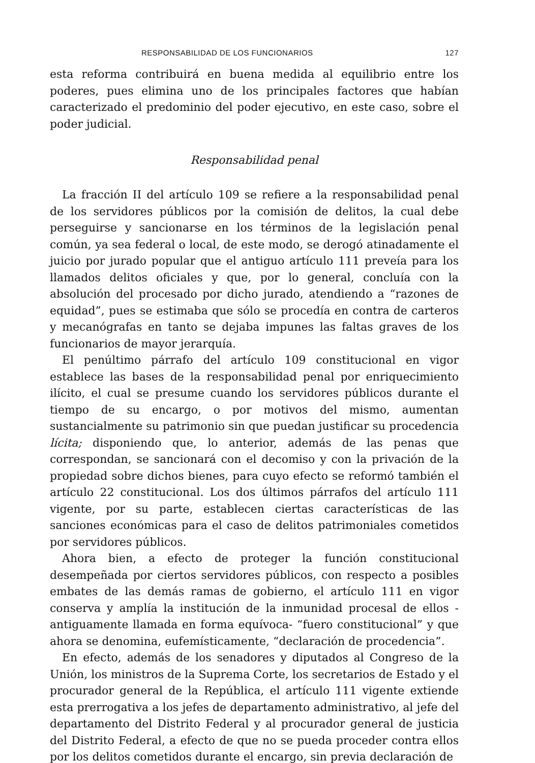RESPONSABILIDAD DE LOS FUNCIONARIOS 127
esta reforma contribuirá en buena medida al equilibrio entre los poderes, pues elimina uno de los principales factores que habían caracterizado el predominio del poder ejecutivo, en este caso, sobre el poder judicial.
Responsabilidad penal
La fracción II del artículo 109 se refiere a la responsabilidad penal de los servidores públicos por la comisión de delitos, la cual debe perseguirse y sancionarse en los términos de la legislación penal común, ya sea federal o local, de este modo, se derogó atinadamente el juicio por jurado popular que el antiguo artículo 111 preveía para los llamados delitos oficiales y que, por lo general, concluía con la absolución del procesado por dicho jurado, atendiendo a “razones de equidad”, pues se estimaba que sólo se procedía en contra de carteros y mecanógrafas en tanto se dejaba impunes las faltas graves de los funcionarios de mayor jerarquía.
El penúltimo párrafo del artículo 109 constitucional en vigor establece las bases de la responsabilidad penal por enriquecimiento ilícito, el cual se presume cuando los servidores públicos durante el tiempo de su encargo, o por motivos del mismo, aumentan sustancialmente su patrimonio sin que puedan justificar su procedencia lícita; disponiendo que, lo anterior, además de las penas que correspondan, se sancionará con el decomiso y con la privación de la propiedad sobre dichos bienes, para cuyo efecto se reformó también el artículo 22 constitucional. Los dos últimos párrafos del artículo 111 vigente, por su parte, establecen ciertas características de las sanciones económicas para el caso de delitos patrimoniales cometidos por servidores públicos.
Ahora bien, a efecto de proteger la función constitucional desempeñada por ciertos servidores públicos, con respecto a posibles embates de las demás ramas de gobierno, el artículo 111 en vigor conserva y amplía la institución de la inmunidad procesal de ellos -antiguamente llamada en forma equívoca- “fuero constitucional” y que ahora se denomina, eufemísticamente, “declaración de procedencia”.
En efecto, además de los senadores y diputados al Congreso de la Unión, los ministros de la Suprema Corte, los secretarios de Estado y el procurador general de la República, el artículo 111 vigente extiende esta prerrogativa a los jefes de departamento administrativo, al jefe del departamento del Distrito Federal y al procurador general de justicia del Distrito Federal, a efecto de que no se pueda proceder contra ellos por los delitos cometidos durante el encargo, sin previa declaración de